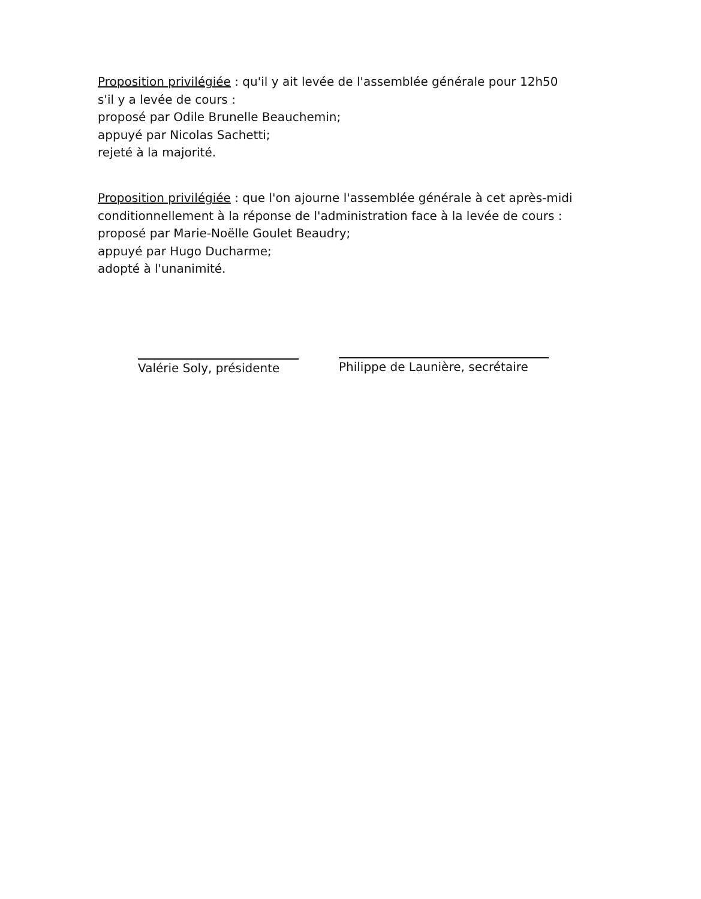Proposition privilégiée : qu'il y ait levée de l'assemblée générale pour 12h50
s'il y a levée de cours :
proposé par Odile Brunelle Beauchemin;
appuyé par Nicolas Sachetti;
rejeté à la majorité.
Proposition privilégiée : que l'on ajourne l'assemblée générale à cet après-midi
conditionnellement à la réponse de l'administration face à la levée de cours :
proposé par Marie-Noëlle Goulet Beaudry;
appuyé par Hugo Ducharme;
adopté à l'unanimité.
Valérie Soly, présidente
Philippe de Launière, secrétaire